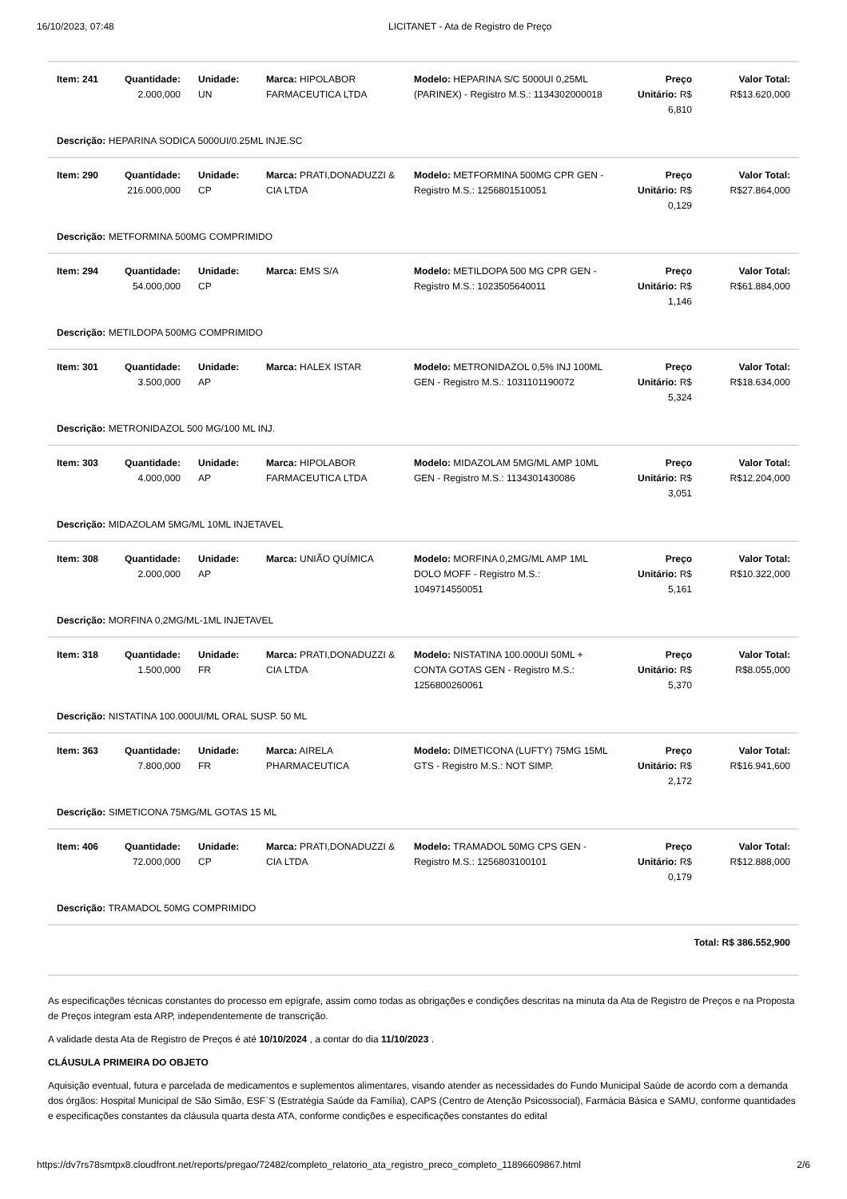16/10/2023, 07:48 LICITANET - Ata de Registro de Preço
| Item: 241 | Quantidade: 2.000,000 | Unidade: UN | Marca: HIPOLABOR FARMACEUTICA LTDA | Modelo: HEPARINA S/C 5000UI 0,25ML (PARINEX) - Registro M.S.: 1134302000018 | Preço Unitário: R$ 6,810 | Valor Total: R$13.620,000 |
| Descrição: HEPARINA SODICA 5000UI/0.25ML INJE.SC | | | | | | |
| Item: 290 | Quantidade: 216.000,000 | Unidade: CP | Marca: PRATI,DONADUZZI & CIA LTDA | Modelo: METFORMINA 500MG CPR GEN - Registro M.S.: 1256801510051 | Preço Unitário: R$ 0,129 | Valor Total: R$27.864,000 |
| Descrição: METFORMINA 500MG COMPRIMIDO | | | | | | |
| Item: 294 | Quantidade: 54.000,000 | Unidade: CP | Marca: EMS S/A | Modelo: METILDOPA 500 MG CPR GEN - Registro M.S.: 1023505640011 | Preço Unitário: R$ 1,146 | Valor Total: R$61.884,000 |
| Descrição: METILDOPA 500MG COMPRIMIDO | | | | | | |
| Item: 301 | Quantidade: 3.500,000 | Unidade: AP | Marca: HALEX ISTAR | Modelo: METRONIDAZOL 0,5% INJ 100ML GEN - Registro M.S.: 1031101190072 | Preço Unitário: R$ 5,324 | Valor Total: R$18.634,000 |
| Descrição: METRONIDAZOL 500 MG/100 ML INJ. | | | | | | |
| Item: 303 | Quantidade: 4.000,000 | Unidade: AP | Marca: HIPOLABOR FARMACEUTICA LTDA | Modelo: MIDAZOLAM 5MG/ML AMP 10ML GEN - Registro M.S.: 1134301430086 | Preço Unitário: R$ 3,051 | Valor Total: R$12.204,000 |
| Descrição: MIDAZOLAM 5MG/ML 10ML INJETAVEL | | | | | | |
| Item: 308 | Quantidade: 2.000,000 | Unidade: AP | Marca: UNIÃO QUÍMICA | Modelo: MORFINA 0,2MG/ML AMP 1ML DOLO MOFF - Registro M.S.: 1049714550051 | Preço Unitário: R$ 5,161 | Valor Total: R$10.322,000 |
| Descrição: MORFINA 0,2MG/ML-1ML INJETAVEL | | | | | | |
| Item: 318 | Quantidade: 1.500,000 | Unidade: FR | Marca: PRATI,DONADUZZI & CIA LTDA | Modelo: NISTATINA 100.000UI 50ML + CONTA GOTAS GEN - Registro M.S.: 1256800260061 | Preço Unitário: R$ 5,370 | Valor Total: R$8.055,000 |
| Descrição: NISTATINA 100.000UI/ML ORAL SUSP. 50 ML | | | | | | |
| Item: 363 | Quantidade: 7.800,000 | Unidade: FR | Marca: AIRELA PHARMACEUTICA | Modelo: DIMETICONA (LUFTY) 75MG 15ML GTS - Registro M.S.: NOT SIMP. | Preço Unitário: R$ 2,172 | Valor Total: R$16.941,600 |
| Descrição: SIMETICONA 75MG/ML GOTAS 15 ML | | | | | | |
| Item: 406 | Quantidade: 72.000,000 | Unidade: CP | Marca: PRATI,DONADUZZI & CIA LTDA | Modelo: TRAMADOL 50MG CPS GEN - Registro M.S.: 1256803100101 | Preço Unitário: R$ 0,179 | Valor Total: R$12.888,000 |
| Descrição: TRAMADOL 50MG COMPRIMIDO | | | | | | |
| Total: R$ 386.552,900 | | | | | | |
As especificações técnicas constantes do processo em epígrafe, assim como todas as obrigações e condições descritas na minuta da Ata de Registro de Preços e na Proposta de Preços integram esta ARP, independentemente de transcrição.
A validade desta Ata de Registro de Preços é até 10/10/2024 , a contar do dia 11/10/2023 .
CLÁUSULA PRIMEIRA DO OBJETO
Aquisição eventual, futura e parcelada de medicamentos e suplementos alimentares, visando atender as necessidades do Fundo Municipal Saúde de acordo com a demanda dos órgãos: Hospital Municipal de São Simão, ESF`S (Estratégia Saúde da Família), CAPS (Centro de Atenção Psicossocial), Farmácia Básica e SAMU, conforme quantidades e especificações constantes da cláusula quarta desta ATA, conforme condições e especificações constantes do edital
https://dv7rs78smtpx8.cloudfront.net/reports/pregao/72482/completo_relatorio_ata_registro_preco_completo_11896609867.html
2/6